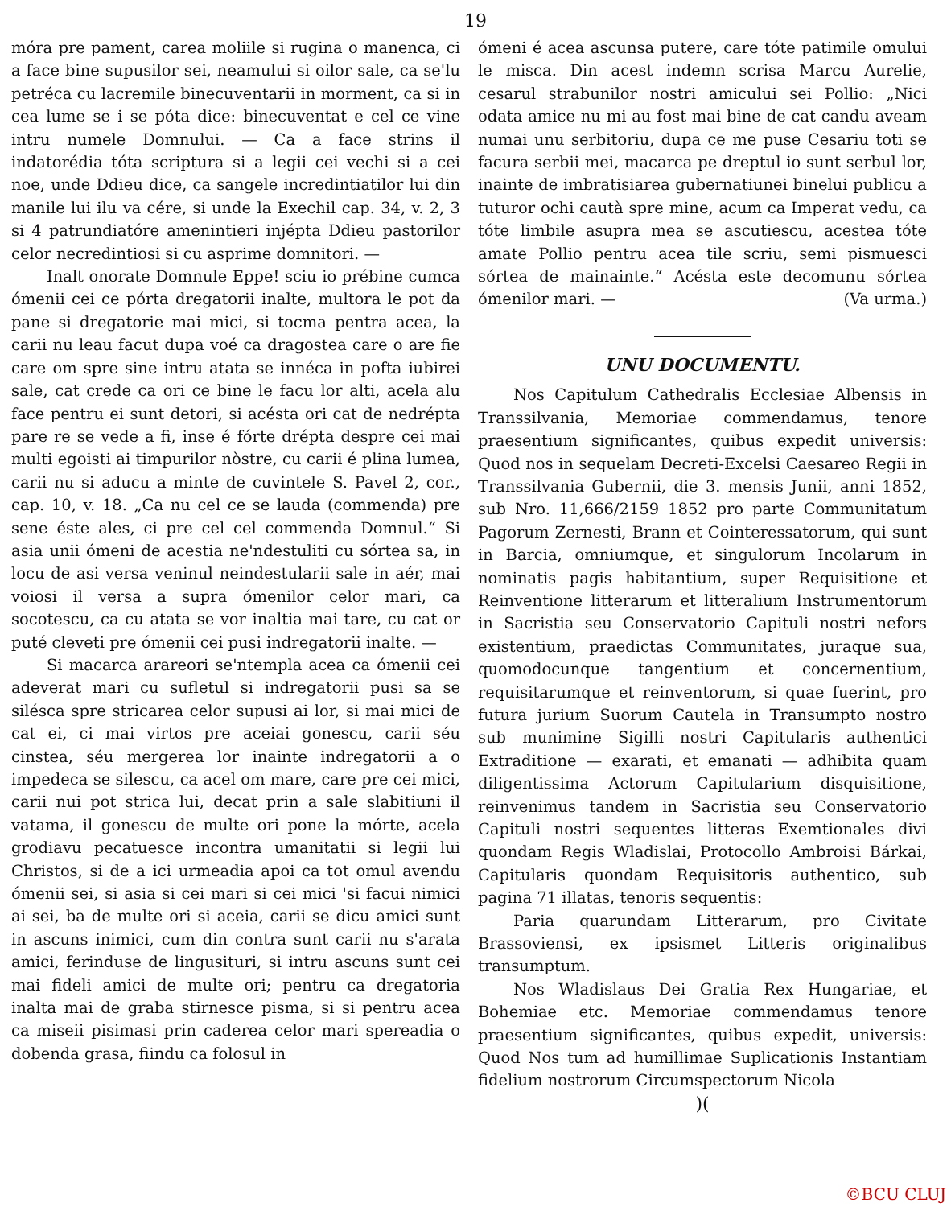19
móra pre pament, carea moliile si rugina o manenca, ci a face bine supusilor sei, neamului si oilor sale, ca se'lu petréca cu lacremile binecuventarii in morment, ca si in cea lume se i se póta dice: binecuventat e cel ce vine intru numele Domnului. — Ca a face strins il indatorédia tóta scriptura si a legii cei vechi si a cei noe, unde Ddieu dice, ca sangele incredintiatilor lui din manile lui ilu va cére, si unde la Exechil cap. 34, v. 2, 3 si 4 patrundiatóre amenintieri injépta Ddieu pastorilor celor necredintiosi si cu asprime domnitori. —
Inalt onorate Domnule Eppe! sciu io prébine cumca ómenii cei ce pórta dregatorii inalte, multora le pot da pane si dregatorie mai mici, si tocma pentra acea, la carii nu leau facut dupa voé ca dragostea care o are fie care om spre sine intru atata se innéca in pofta iubirei sale, cat crede ca ori ce bine le facu lor alti, acela alu face pentru ei sunt detori, si acésta ori cat de nedrépta pare re se vede a fi, inse é fórte drépta despre cei mai multi egoisti ai timpurilor nòstre, cu carii é plina lumea, carii nu si aducu a minte de cuvintele S. Pavel 2, cor., cap. 10, v. 18. „Ca nu cel ce se lauda (commenda) pre sene éste ales, ci pre cel cel commenda Domnul.“ Si asia unii ómeni de acestia ne'ndestuliti cu sórtea sa, in locu de asi versa veninul neindestularii sale in aér, mai voiosi il versa a supra ómenilor celor mari, ca socotescu, ca cu atata se vor inaltia mai tare, cu cat or puté cleveti pre ómenii cei pusi indregatorii inalte. —
Si macarca arareori se'ntempla acea ca ómenii cei adeverat mari cu sufletul si indregatorii pusi sa se silésca spre stricarea celor supusi ai lor, si mai mici de cat ei, ci mai virtos pre aceiai gonescu, carii séu cinstea, séu mergerea lor inainte indregatorii a o impedeca se silescu, ca acel om mare, care pre cei mici, carii nui pot strica lui, decat prin a sale slabitiuni il vatama, il gonescu de multe ori pone la mórte, acela grodiavu pecatuesce incontra umanitatii si legii lui Christos, si de a ici urmeadia apoi ca tot omul avendu ómenii sei, si asia si cei mari si cei mici 'si facui nimici ai sei, ba de multe ori si aceia, carii se dicu amici sunt in ascuns inimici, cum din contra sunt carii nu s'arata amici, ferinduse de lingusituri, si intru ascuns sunt cei mai fideli amici de multe ori; pentru ca dregatoria inalta mai de graba stirnesce pisma, si si pentru acea ca miseii pisimasi prin caderea celor mari spereadia o dobenda grasa, fiindu ca folosul in
ómeni é acea ascunsa putere, care tóte patimile omului le misca. Din acest indemn scrisa Marcu Aurelie, cesarul strabunilor nostri amicului sei Pollio: „Nici odata amice nu mi au fost mai bine de cat candu aveam numai unu serbitoriu, dupa ce me puse Cesariu toti se facura serbii mei, macarca pe dreptul io sunt serbul lor, inainte de imbratisiarea gubernatiunei binelui publicu a tuturor ochi cautà spre mine, acum ca Imperat vedu, ca tóte limbile asupra mea se ascutiescu, acestea tóte amate Pollio pentru acea tile scriu, semi pismuesci sórtea de mainainte.“ Acésta este decomunu sórtea ómenilor mari. — (Va urma.)
UNU DOCUMENTU.
Nos Capitulum Cathedralis Ecclesiae Albensis in Transsilvania, Memoriae commendamus, tenore praesentium significantes, quibus expedit universis: Quod nos in sequelam Decreti-Excelsi Caesareo Regii in Transsilvania Gubernii, die 3. mensis Junii, anni 1852, sub Nro. 11,666/2159 1852 pro parte Communitatum Pagorum Zernesti, Brann et Cointeressatorum, qui sunt in Barcia, omniumque, et singulorum Incolarum in nominatis pagis habitantium, super Requisitione et Reinventione litterarum et litteralium Instrumentorum in Sacristia seu Conservatorio Capituli nostri nefors existentium, praedictas Communitates, juraque sua, quomodocunque tangentium et concernentium, requisitarumque et reinventorum, si quae fuerint, pro futura jurium Suorum Cautela in Transumpto nostro sub munimine Sigilli nostri Capitularis authentici Extraditione — exarati, et emanati — adhibita quam diligentissima Actorum Capitularium disquisitione, reinvenimus tandem in Sacristia seu Conservatorio Capituli nostri sequentes litteras Exemtionales divi quondam Regis Wladislai, Protocollo Ambroisi Bárkai, Capitularis quondam Requisitoris authentico, sub pagina 71 illatas, tenoris sequentis:
Paria quarundam Litterarum, pro Civitate Brassoviensi, ex ipsismet Litteris originalibus transumptum.
Nos Wladislaus Dei Gratia Rex Hungariae, et Bohemiae etc. Memoriae commendamus tenore praesentium significantes, quibus expedit, universis: Quod Nos tum ad humillimae Suplicationis Instantiam fidelium nostrorum Circumspectorum Nicola
)(
©BCU CLUJ